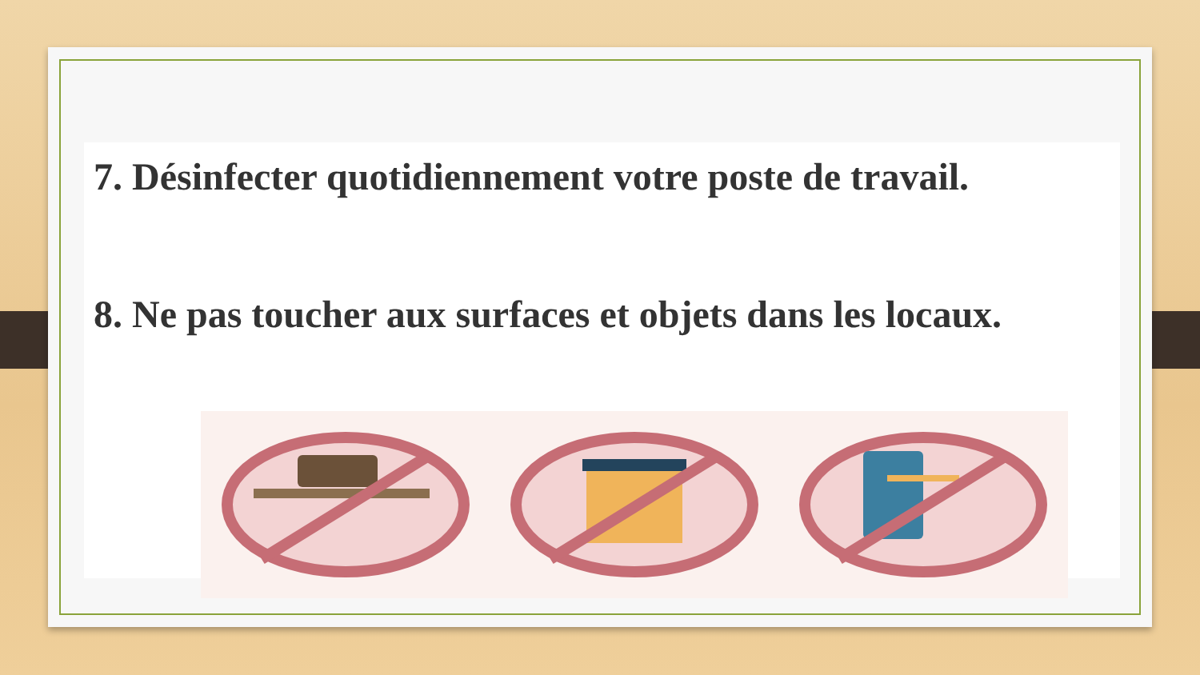7. Désinfecter quotidiennement votre poste de travail.
8. Ne pas toucher aux surfaces et objets dans les locaux.